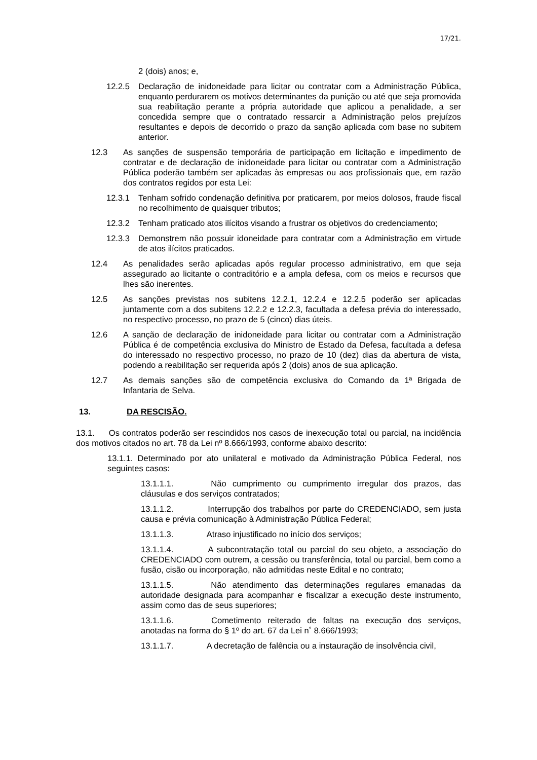17/21.
2 (dois) anos; e,
12.2.5 Declaração de inidoneidade para licitar ou contratar com a Administração Pública, enquanto perdurarem os motivos determinantes da punição ou até que seja promovida sua reabilitação perante a própria autoridade que aplicou a penalidade, a ser concedida sempre que o contratado ressarcir a Administração pelos prejuízos resultantes e depois de decorrido o prazo da sanção aplicada com base no subitem anterior.
12.3 As sanções de suspensão temporária de participação em licitação e impedimento de contratar e de declaração de inidoneidade para licitar ou contratar com a Administração Pública poderão também ser aplicadas às empresas ou aos profissionais que, em razão dos contratos regidos por esta Lei:
12.3.1 Tenham sofrido condenação definitiva por praticarem, por meios dolosos, fraude fiscal no recolhimento de quaisquer tributos;
12.3.2 Tenham praticado atos ilícitos visando a frustrar os objetivos do credenciamento;
12.3.3 Demonstrem não possuir idoneidade para contratar com a Administração em virtude de atos ilícitos praticados.
12.4 As penalidades serão aplicadas após regular processo administrativo, em que seja assegurado ao licitante o contraditório e a ampla defesa, com os meios e recursos que lhes são inerentes.
12.5 As sanções previstas nos subitens 12.2.1, 12.2.4 e 12.2.5 poderão ser aplicadas juntamente com a dos subitens 12.2.2 e 12.2.3, facultada a defesa prévia do interessado, no respectivo processo, no prazo de 5 (cinco) dias úteis.
12.6 A sanção de declaração de inidoneidade para licitar ou contratar com a Administração Pública é de competência exclusiva do Ministro de Estado da Defesa, facultada a defesa do interessado no respectivo processo, no prazo de 10 (dez) dias da abertura de vista, podendo a reabilitação ser requerida após 2 (dois) anos de sua aplicação.
12.7 As demais sanções são de competência exclusiva do Comando da 1ª Brigada de Infantaria de Selva.
13. DA RESCISÃO.
13.1. Os contratos poderão ser rescindidos nos casos de inexecução total ou parcial, na incidência dos motivos citados no art. 78 da Lei nº 8.666/1993, conforme abaixo descrito:
13.1.1. Determinado por ato unilateral e motivado da Administração Pública Federal, nos seguintes casos:
13.1.1.1. Não cumprimento ou cumprimento irregular dos prazos, das cláusulas e dos serviços contratados;
13.1.1.2. Interrupção dos trabalhos por parte do CREDENCIADO, sem justa causa e prévia comunicação à Administração Pública Federal;
13.1.1.3. Atraso injustificado no início dos serviços;
13.1.1.4. A subcontratação total ou parcial do seu objeto, a associação do CREDENCIADO com outrem, a cessão ou transferência, total ou parcial, bem como a fusão, cisão ou incorporação, não admitidas neste Edital e no contrato;
13.1.1.5. Não atendimento das determinações regulares emanadas da autoridade designada para acompanhar e fiscalizar a execução deste instrumento, assim como das de seus superiores;
13.1.1.6. Cometimento reiterado de faltas na execução dos serviços, anotadas na forma do § 1º do art. 67 da Lei n˚ 8.666/1993;
13.1.1.7. A decretação de falência ou a instauração de insolvência civil,